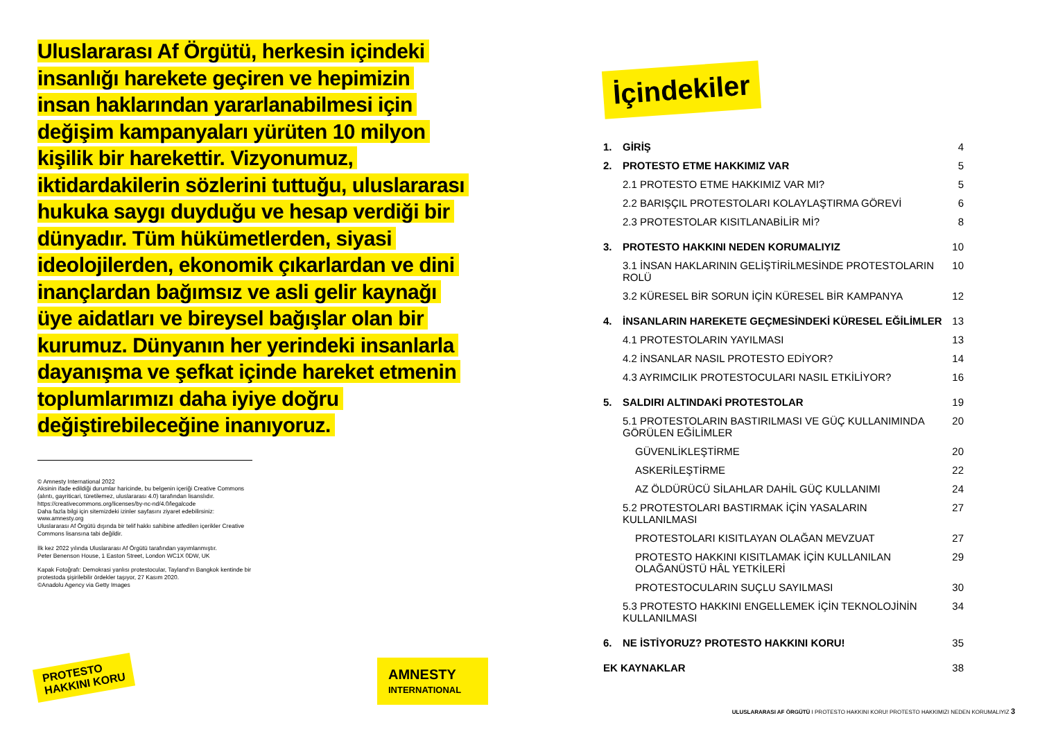Uluslararası Af Örgütü, herkesin içindeki insanlığı harekete geçiren ve hepimizin insan haklarından yararlanabilmesi için değişim kampanyaları yürüten 10 milyon kişilik bir harekettir. Vizyonumuz, iktidardakilerin sözlerini tuttuğu, uluslararası hukuka saygı duyduğu ve hesap verdiği bir dünyadır. Tüm hükümetlerden, siyasi ideolojilerden, ekonomik çıkarlardan ve dini inançlardan bağımsız ve asli gelir kaynağı üye aidatları ve bireysel bağışlar olan bir kurumuz. Dünyanın her yerindeki insanlarla dayanışma ve şefkat içinde hareket etmenin toplumlarımızı daha iyiye doğru değiştirebileceğine inanıyoruz.
© Amnesty International 2022
Aksinin ifade edildiği durumlar haricinde, bu belgenin içeriği Creative Commons (alıntı, gayriticari, türetilemez, uluslararası 4.0) tarafından lisanslıdır.
https://creativecommons.org/licenses/by-nc-nd/4.0/legalcode
Daha fazla bilgi için sitemizdeki izinler sayfasını ziyaret edebilirsiniz: www.amnesty.org
Uluslararası Af Örgütü dışında bir telif hakkı sahibine atfedilen içerikler Creative Commons lisansına tabi değildir.
İlk kez 2022 yılında Uluslararası Af Örgütü tarafından yayımlanmıştır.
Peter Benenson House, 1 Easton Street, London WC1X 0DW, UK
Kapak Fotoğrafı: Demokrasi yanlısı protestocular, Tayland'ın Bangkok kentinde bir protestoda şişirilebilir ördekler taşıyor, 27 Kasım 2020.
©Anadolu Agency via Getty Images
PROTESTO
HAKKINI KORU
AMNESTY
INTERNATIONAL
İçindekiler
| 1. | GİRİŞ | 4 |
| 2. | PROTESTO ETME HAKKIMIZ VAR | 5 |
| | 2.1 PROTESTO ETME HAKKIMIZ VAR MI? | 5 |
| | 2.2 BARIŞÇIL PROTESTOLARI KOLAYLAŞTIRMA GÖREVİ | 6 |
| | 2.3 PROTESTOLAR KISITLANABİLİR Mİ? | 8 |
| 3. | PROTESTO HAKKINI NEDEN KORUMALIYIZ | 10 |
| | 3.1 İNSAN HAKLARININ GELİŞTİRİLMESİNDE PROTESTOLARIN ROLÜ | 10 |
| | 3.2 KÜRESEL BİR SORUN İÇİN KÜRESEL BİR KAMPANYA | 12 |
| 4. | İNSANLARIN HAREKETE GEÇMESİNDEKİ KÜRESEL EĞİLİMLER | 13 |
| | 4.1 PROTESTOLARIN YAYILMASI | 13 |
| | 4.2 İNSANLAR NASIL PROTESTO EDİYOR? | 14 |
| | 4.3 AYRIMCILIK PROTESTOCULARI NASIL ETKİLİYOR? | 16 |
| 5. | SALDIRI ALTINDAKİ PROTESTOLAR | 19 |
| | 5.1 PROTESTOLARIN BASTIRILMASI VE GÜÇ KULLANIMINDA GÖRÜLEN EĞİLİMLER | 20 |
| | GÜVENLİKLEŞTİRME | 20 |
| | ASKERİLEŞTİRME | 22 |
| | AZ ÖLDÜRÜCÜ SİLAHLAR DAHİL GÜÇ KULLANIMI | 24 |
| | 5.2 PROTESTOLARI BASTIRMAK İÇİN YASALARIN KULLANILMASI | 27 |
| | PROTESTOLARI KISITLAYAN OLAĞAN MEVZUAT | 27 |
| | PROTESTO HAKKINI KISITLAMAK İÇİN KULLANILAN OLAĞANÜSTÜ HÂL YETKİLERİ | 29 |
| | PROTESTOCULARIN SUÇLU SAYILMASI | 30 |
| | 5.3 PROTESTO HAKKINI ENGELLEMEK İÇİN TEKNOLOJİNİN KULLANILMASI | 34 |
| 6. | NE İSTİYORUZ? PROTESTO HAKKINI KORU! | 35 |
| EK KAYNAKLAR | | 38 |
ULUSLARARASI AF ÖRGÜTÜ I PROTESTO HAKKINI KORU! PROTESTO HAKKIMIZI NEDEN KORUMALIYIZ 3